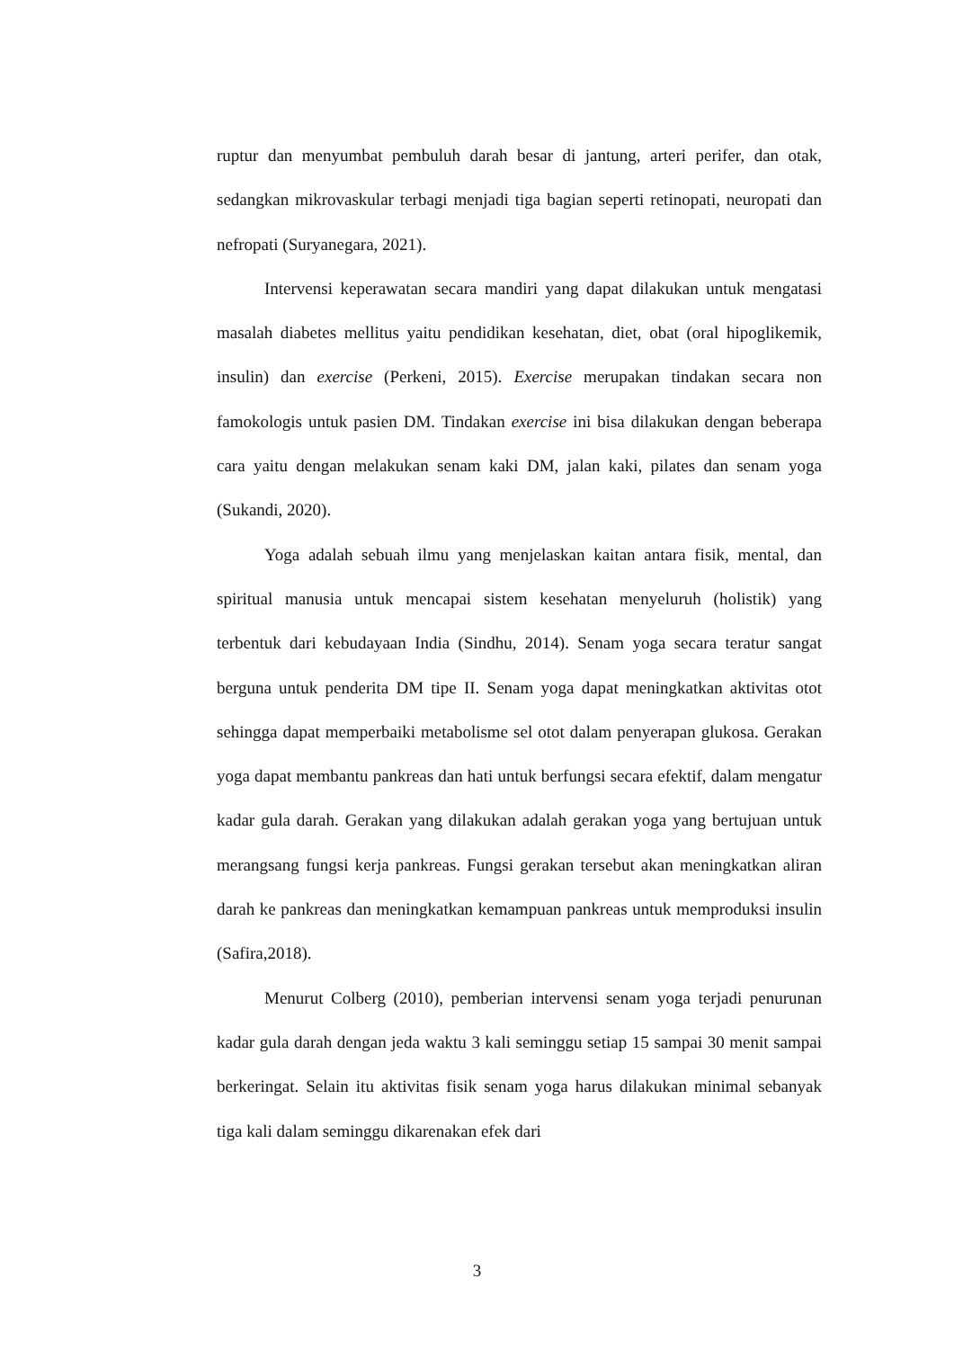ruptur dan menyumbat pembuluh darah besar di jantung, arteri perifer, dan otak, sedangkan mikrovaskular terbagi menjadi tiga bagian seperti retinopati, neuropati dan nefropati (Suryanegara, 2021).
Intervensi keperawatan secara mandiri yang dapat dilakukan untuk mengatasi masalah diabetes mellitus yaitu pendidikan kesehatan, diet, obat (oral hipoglikemik, insulin) dan exercise (Perkeni, 2015). Exercise merupakan tindakan secara non famokologis untuk pasien DM. Tindakan exercise ini bisa dilakukan dengan beberapa cara yaitu dengan melakukan senam kaki DM, jalan kaki, pilates dan senam yoga (Sukandi, 2020).
Yoga adalah sebuah ilmu yang menjelaskan kaitan antara fisik, mental, dan spiritual manusia untuk mencapai sistem kesehatan menyeluruh (holistik) yang terbentuk dari kebudayaan India (Sindhu, 2014). Senam yoga secara teratur sangat berguna untuk penderita DM tipe II. Senam yoga dapat meningkatkan aktivitas otot sehingga dapat memperbaiki metabolisme sel otot dalam penyerapan glukosa. Gerakan yoga dapat membantu pankreas dan hati untuk berfungsi secara efektif, dalam mengatur kadar gula darah. Gerakan yang dilakukan adalah gerakan yoga yang bertujuan untuk merangsang fungsi kerja pankreas. Fungsi gerakan tersebut akan meningkatkan aliran darah ke pankreas dan meningkatkan kemampuan pankreas untuk memproduksi insulin (Safira,2018).
Menurut Colberg (2010), pemberian intervensi senam yoga terjadi penurunan kadar gula darah dengan jeda waktu 3 kali seminggu setiap 15 sampai 30 menit sampai berkeringat. Selain itu aktivitas fisik senam yoga harus dilakukan minimal sebanyak tiga kali dalam seminggu dikarenakan efek dari
3